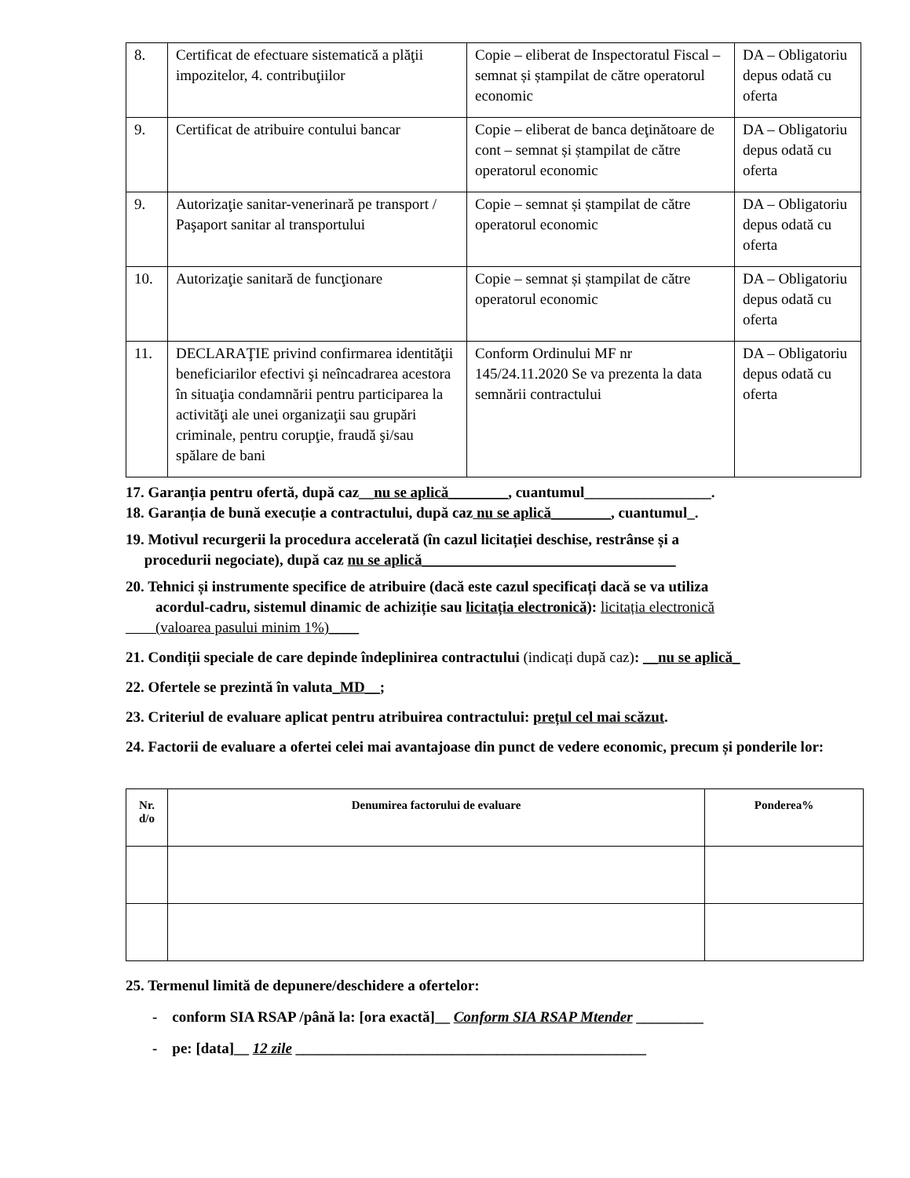| 8. | Certificat de efectuare sistematică a plăţii impozitelor, 4. contribuţiilor | Copie – eliberat de Inspectoratul Fiscal – semnat și ștampilat de către operatorul economic | DA – Obligatoriu depus odată cu oferta |
| 9. | Certificat de atribuire contului bancar | Copie – eliberat de banca deţinătoare de cont – semnat și ștampilat de către operatorul economic | DA – Obligatoriu depus odată cu oferta |
| 9. | Autorizaţie sanitar-venerinară pe transport / Paşaport sanitar al transportului | Copie – semnat și ștampilat de către operatorul economic | DA – Obligatoriu depus odată cu oferta |
| 10. | Autorizaţie sanitară de funcţionare | Copie – semnat și ștampilat de către operatorul economic | DA – Obligatoriu depus odată cu oferta |
| 11. | DECLARAŢIE privind confirmarea identităţii beneficiarilor efectivi şi neîncadrarea acestora în situaţia condamnării pentru participarea la activităţi ale unei organizaţii sau grupări criminale, pentru corupţie, fraudă şi/sau spălare de bani | Conform Ordinului MF nr 145/24.11.2020 Se va prezenta la data semnării contractului | DA – Obligatoriu depus odată cu oferta |
17. Garanția pentru ofertă, după caz__nu se aplică________, cuantumul_________________.
18. Garanția de bună execuție a contractului, după caz nu se aplică________, cuantumul_.
19. Motivul recurgerii la procedura accelerată (în cazul licitației deschise, restrânse și a
procedurii negociate), după caz nu se aplică__________________________________
20. Tehnici și instrumente specifice de atribuire (dacă este cazul specificați dacă se va utiliza
acordul-cadru, sistemul dinamic de achiziție sau licitația electronică): licitația electronică
(valoarea pasului minim 1%)____
21. Condiții speciale de care depinde îndeplinirea contractului (indicați după caz): __nu se aplică_
22. Ofertele se prezintă în valuta_MD__;
23. Criteriul de evaluare aplicat pentru atribuirea contractului: prețul cel mai scăzut.
24. Factorii de evaluare a ofertei celei mai avantajoase din punct de vedere economic, precum și ponderile lor:
| Nr. d/o | Denumirea factorului de evaluare | Ponderea% |
| --- | --- | --- |
25. Termenul limită de depunere/deschidere a ofertelor:
- conform SIA RSAP /până la: [ora exactă]__ Conform SIA RSAP Mtender _________
- pe: [data]__ 12 zile _______________________________________________